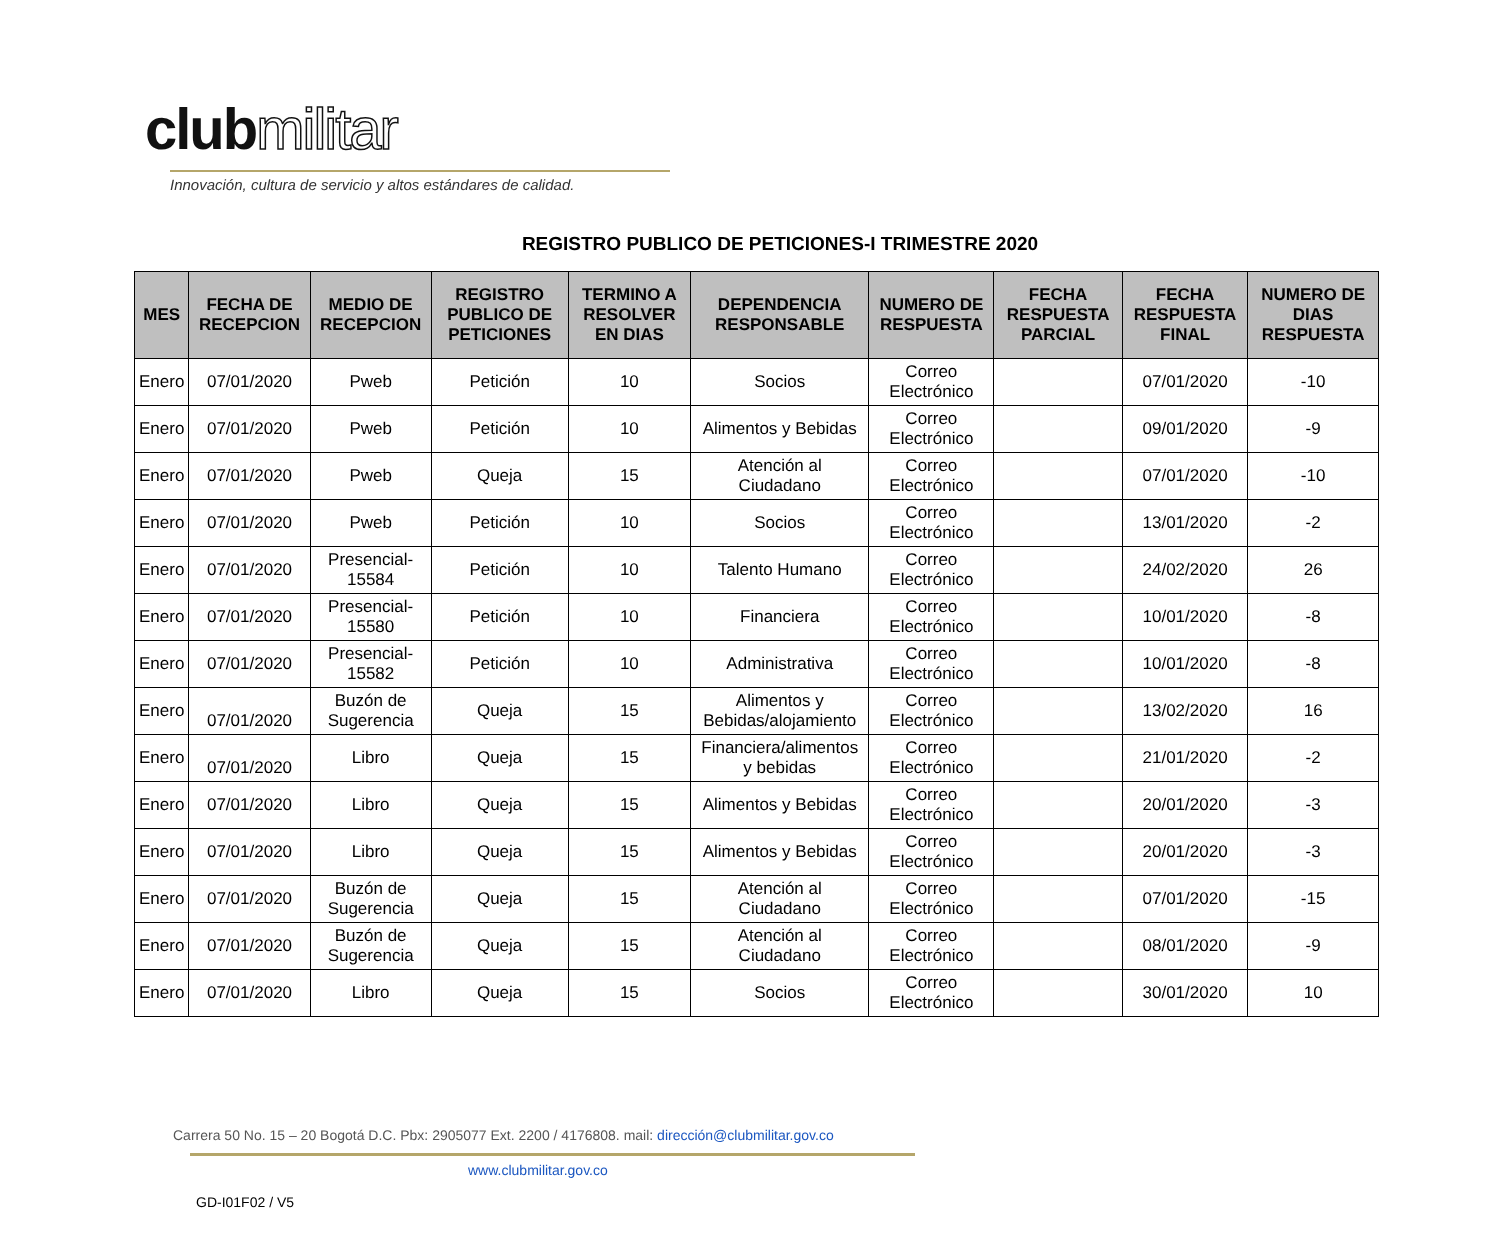clubmilitar
Innovación, cultura de servicio y altos estándares de calidad.
REGISTRO PUBLICO DE PETICIONES-I TRIMESTRE 2020
| MES | FECHA DE RECEPCION | MEDIO DE RECEPCION | REGISTRO PUBLICO DE PETICIONES | TERMINO A RESOLVER EN DIAS | DEPENDENCIA RESPONSABLE | NUMERO DE RESPUESTA | FECHA RESPUESTA PARCIAL | FECHA RESPUESTA FINAL | NUMERO DE DIAS RESPUESTA |
| --- | --- | --- | --- | --- | --- | --- | --- | --- | --- |
| Enero | 07/01/2020 | Pweb | Petición | 10 | Socios | Correo Electrónico | | 07/01/2020 | -10 |
| Enero | 07/01/2020 | Pweb | Petición | 10 | Alimentos y Bebidas | Correo Electrónico | | 09/01/2020 | -9 |
| Enero | 07/01/2020 | Pweb | Queja | 15 | Atención al Ciudadano | Correo Electrónico | | 07/01/2020 | -10 |
| Enero | 07/01/2020 | Pweb | Petición | 10 | Socios | Correo Electrónico | | 13/01/2020 | -2 |
| Enero | 07/01/2020 | Presencial-15584 | Petición | 10 | Talento Humano | Correo Electrónico | | 24/02/2020 | 26 |
| Enero | 07/01/2020 | Presencial-15580 | Petición | 10 | Financiera | Correo Electrónico | | 10/01/2020 | -8 |
| Enero | 07/01/2020 | Presencial-15582 | Petición | 10 | Administrativa | Correo Electrónico | | 10/01/2020 | -8 |
| Enero | 07/01/2020 | Buzón de Sugerencia | Queja | 15 | Alimentos y Bebidas/alojamiento | Correo Electrónico | | 13/02/2020 | 16 |
| Enero | 07/01/2020 | Libro | Queja | 15 | Financiera/alimentos y bebidas | Correo Electrónico | | 21/01/2020 | -2 |
| Enero | 07/01/2020 | Libro | Queja | 15 | Alimentos y Bebidas | Correo Electrónico | | 20/01/2020 | -3 |
| Enero | 07/01/2020 | Libro | Queja | 15 | Alimentos y Bebidas | Correo Electrónico | | 20/01/2020 | -3 |
| Enero | 07/01/2020 | Buzón de Sugerencia | Queja | 15 | Atención al Ciudadano | Correo Electrónico | | 07/01/2020 | -15 |
| Enero | 07/01/2020 | Buzón de Sugerencia | Queja | 15 | Atención al Ciudadano | Correo Electrónico | | 08/01/2020 | -9 |
| Enero | 07/01/2020 | Libro | Queja | 15 | Socios | Correo Electrónico | | 30/01/2020 | 10 |
Carrera 50 No. 15 – 20 Bogotá D.C. Pbx: 2905077 Ext. 2200 / 4176808. mail: dirección@clubmilitar.gov.co
www.clubmilitar.gov.co
GD-I01F02 / V5